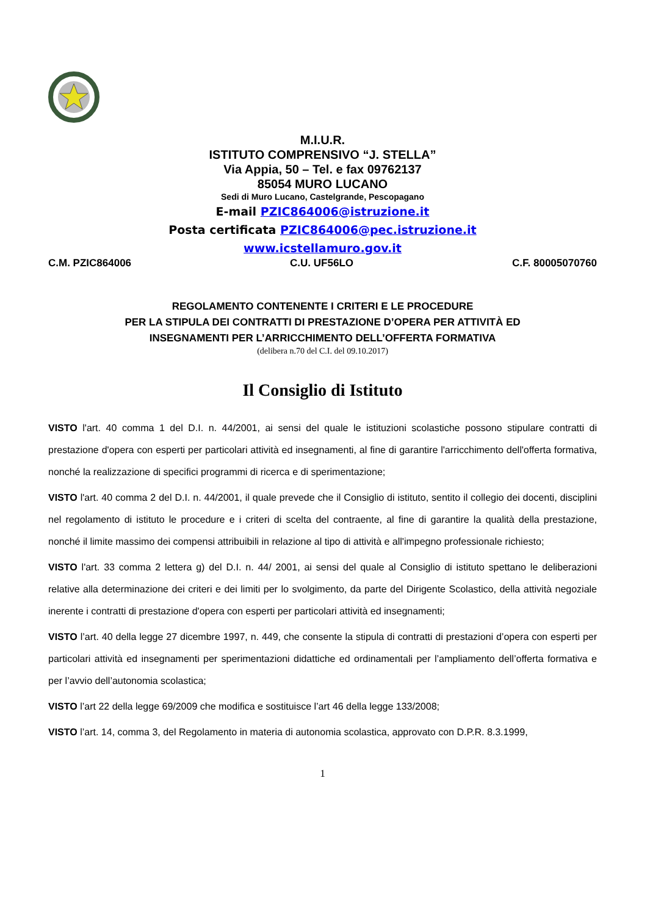M.I.U.R.
ISTITUTO COMPRENSIVO “J. STELLA”
Via Appia, 50 – Tel. e fax 09762137
85054 MURO LUCANO
Sedi di Muro Lucano, Castelgrande, Pescopagano
E-mail PZIC864006@istruzione.it
Posta certificata PZIC864006@pec.istruzione.it
www.icstellamuro.gov.it
C.M. PZIC864006 C.U. UF56LO C.F. 80005070760
REGOLAMENTO CONTENENTE I CRITERI E LE PROCEDURE
PER LA STIPULA DEI CONTRATTI DI PRESTAZIONE D’OPERA PER ATTIVITÀ ED
INSEGNAMENTI PER L’ARRICCHIMENTO DELL’OFFERTA FORMATIVA
(delibera n.70 del C.I. del 09.10.2017)
Il Consiglio di Istituto
VISTO l'art. 40 comma 1 del D.I. n. 44/2001, ai sensi del quale le istituzioni scolastiche possono stipulare contratti di prestazione d'opera con esperti per particolari attività ed insegnamenti, al fine di garantire l'arricchimento dell'offerta formativa, nonché la realizzazione di specifici programmi di ricerca e di sperimentazione;
VISTO l'art. 40 comma 2 del D.I. n. 44/2001, il quale prevede che il Consiglio di istituto, sentito il collegio dei docenti, disciplini nel regolamento di istituto le procedure e i criteri di scelta del contraente, al fine di garantire la qualità della prestazione, nonché il limite massimo dei compensi attribuibili in relazione al tipo di attività e all'impegno professionale richiesto;
VISTO l'art. 33 comma 2 lettera g) del D.I. n. 44/ 2001, ai sensi del quale al Consiglio di istituto spettano le deliberazioni relative alla determinazione dei criteri e dei limiti per lo svolgimento, da parte del Dirigente Scolastico, della attività negoziale inerente i contratti di prestazione d'opera con esperti per particolari attività ed insegnamenti;
VISTO l’art. 40 della legge 27 dicembre 1997, n. 449, che consente la stipula di contratti di prestazioni d’opera con esperti per particolari attività ed insegnamenti per sperimentazioni didattiche ed ordinamentali per l’ampliamento dell’offerta formativa e per l’avvio dell’autonomia scolastica;
VISTO l’art 22 della legge 69/2009 che modifica e sostituisce l’art 46 della legge 133/2008;
VISTO l’art. 14, comma 3, del Regolamento in materia di autonomia scolastica, approvato con D.P.R. 8.3.1999,
1